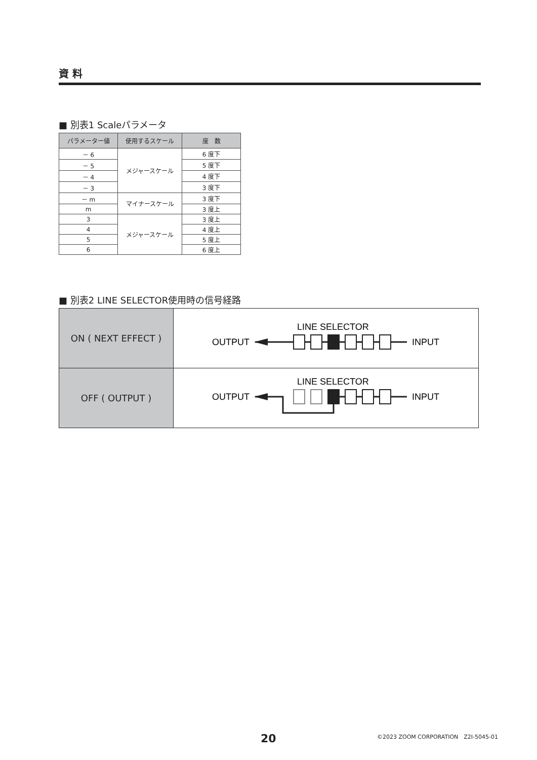資 料
■ 別表1 Scaleパラメータ
| パラメーター値 | 使用するスケール | 度 数 |
| --- | --- | --- |
| － 6 | メジャースケール | 6 度下 |
| － 5 | | 5 度下 |
| － 4 | | 4 度下 |
| － 3 | | 3 度下 |
| － m | マイナースケール | 3 度下 |
| m | | 3 度上 |
| 3 | メジャースケール | 3 度上 |
| 4 | | 4 度上 |
| 5 | | 5 度上 |
| 6 | | 6 度上 |
■ 別表2 LINE SELECTOR使用時の信号経路
| ON ( NEXT EFFECT ) | LINE SELECTOR OUTPUT INPUT |
| OFF ( OUTPUT ) | LINE SELECTOR OUTPUT INPUT |
20 ©2023 ZOOM CORPORATION　Z2I-5045-01